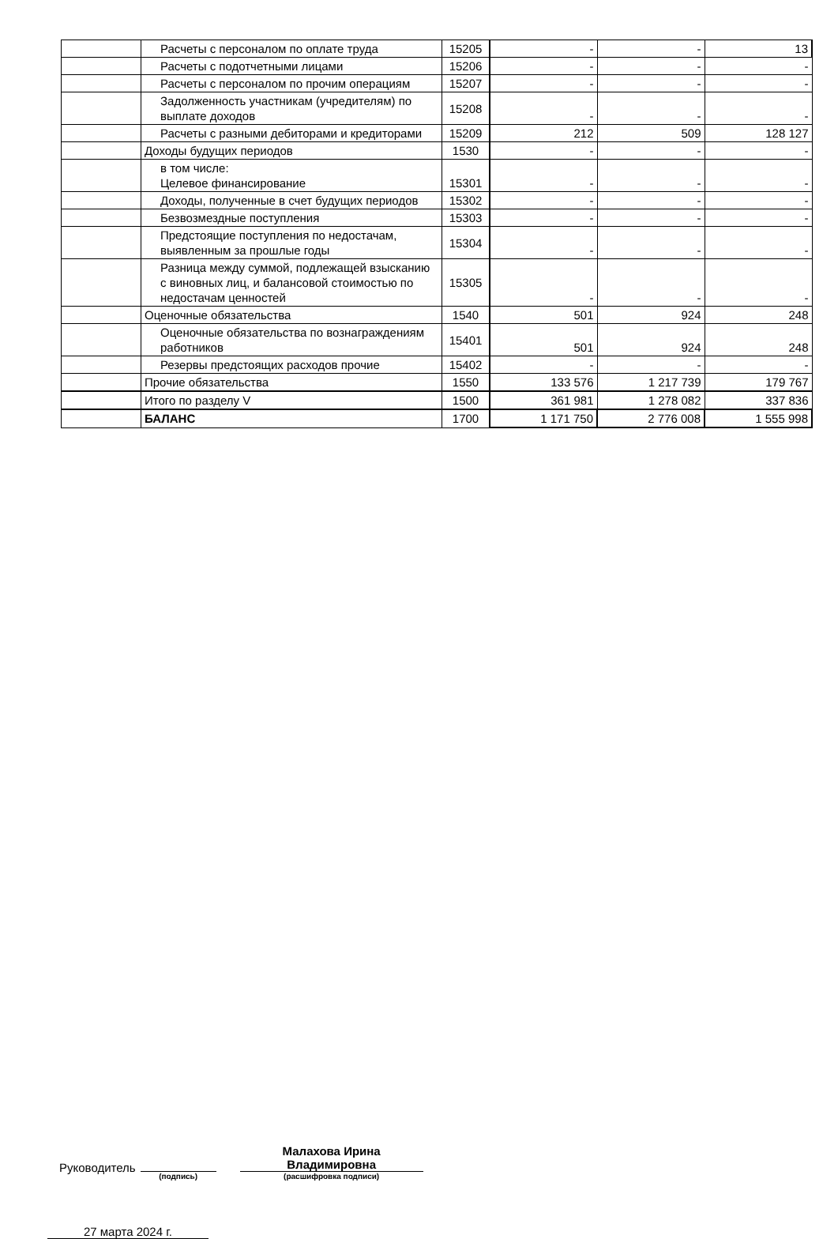| | Расчеты с персоналом по оплате труда | 15205 | - | - | 13 |
| | Расчеты с подотчетными лицами | 15206 | - | - | - |
| | Расчеты с персоналом по прочим операциям | 15207 | - | - | - |
| | Задолженность участникам (учредителям) по выплате доходов | 15208 | - | - | - |
| | Расчеты с разными дебиторами и кредиторами | 15209 | 212 | 509 | 128 127 |
| | Доходы будущих периодов | 1530 | - | - | - |
| | в том числе: Целевое финансирование | 15301 | - | - | - |
| | Доходы, полученные в счет будущих периодов | 15302 | - | - | - |
| | Безвозмездные поступления | 15303 | - | - | - |
| | Предстоящие поступления по недостачам, выявленным за прошлые годы | 15304 | - | - | - |
| | Разница между суммой, подлежащей взысканию с виновных лиц, и балансовой стоимостью по недостачам ценностей | 15305 | - | - | - |
| | Оценочные обязательства | 1540 | 501 | 924 | 248 |
| | Оценочные обязательства по вознаграждениям работников | 15401 | 501 | 924 | 248 |
| | Резервы предстоящих расходов прочие | 15402 | - | - | - |
| | Прочие обязательства | 1550 | 133 576 | 1 217 739 | 179 767 |
| | Итого по разделу V | 1500 | 361 981 | 1 278 082 | 337 836 |
| | БАЛАНС | 1700 | 1 171 750 | 2 776 008 | 1 555 998 |
Руководитель
(подпись)
Малахова Ирина
Владимировна
(расшифровка подписи)
27 марта 2024 г.